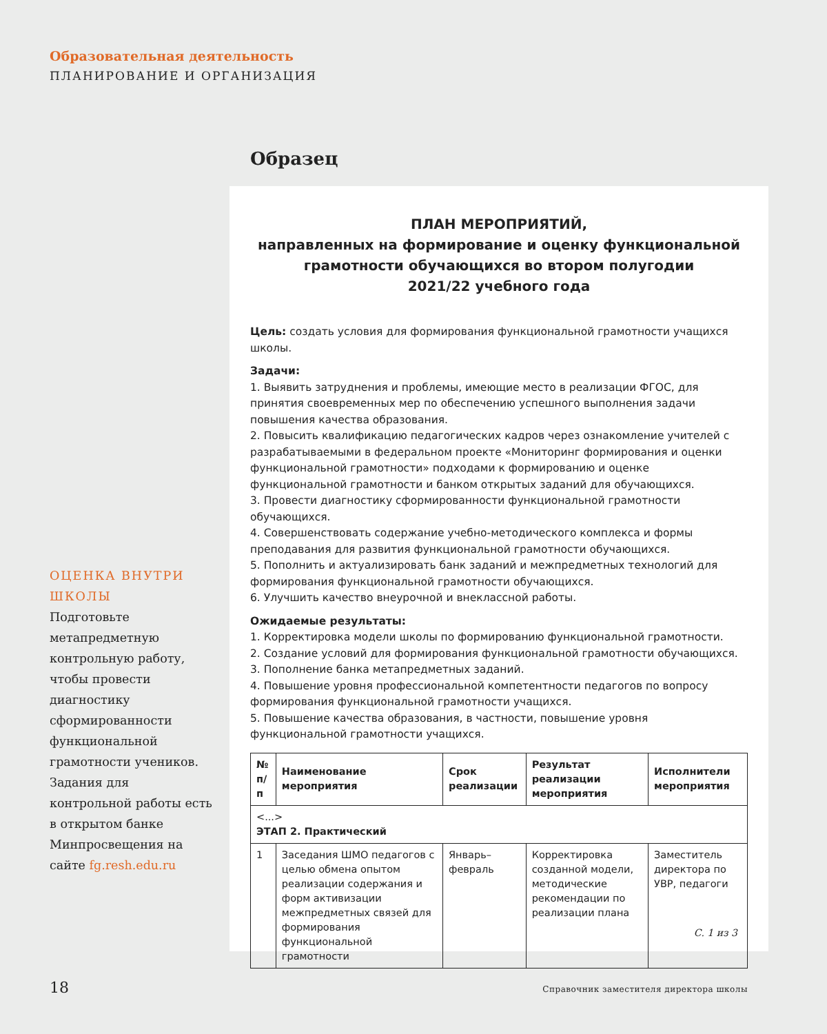Образовательная деятельность
ПЛАНИРОВАНИЕ И ОРГАНИЗАЦИЯ
Образец
ОЦЕНКА ВНУТРИ ШКОЛЫ
Подготовьте метапредметную контрольную работу, чтобы провести диагностику сформированности функциональной грамотности учеников. Задания для контрольной работы есть в открытом банке Минпросвещения на сайте fg.resh.edu.ru
ПЛАН МЕРОПРИЯТИЙ,
направленных на формирование и оценку функциональной грамотности обучающихся во втором полугодии
2021/22 учебного года
Цель: создать условия для формирования функциональной грамотности учащихся школы.
Задачи:
1. Выявить затруднения и проблемы, имеющие место в реализации ФГОС, для принятия своевременных мер по обеспечению успешного выполнения задачи повышения качества образования.
2. Повысить квалификацию педагогических кадров через ознакомление учителей с разрабатываемыми в федеральном проекте «Мониторинг формирования и оценки функциональной грамотности» подходами к формированию и оценке функциональной грамотности и банком открытых заданий для обучающихся.
3. Провести диагностику сформированности функциональной грамотности обучающихся.
4. Совершенствовать содержание учебно-методического комплекса и формы преподавания для развития функциональной грамотности обучающихся.
5. Пополнить и актуализировать банк заданий и межпредметных технологий для формирования функциональной грамотности обучающихся.
6. Улучшить качество внеурочной и внеклассной работы.
Ожидаемые результаты:
1. Корректировка модели школы по формированию функциональной грамотности.
2. Создание условий для формирования функциональной грамотности обучающихся.
3. Пополнение банка метапредметных заданий.
4. Повышение уровня профессиональной компетентности педагогов по вопросу формирования функциональной грамотности учащихся.
5. Повышение качества образования, в частности, повышение уровня функциональной грамотности учащихся.
| № п/п | Наименование мероприятия | Срок реализации | Результат реализации мероприятия | Исполнители мероприятия |
| --- | --- | --- | --- | --- |
| <...> ЭТАП 2. Практический | | | | |
| 1 | Заседания ШМО педагогов с целью обмена опытом реализации содержания и форм активизации межпредметных связей для формирования функциональной грамотности | Январь–февраль | Корректировка созданной модели, методические рекомендации по реализации плана | Заместитель директора по УВР, педагоги |
С. 1 из 3
18
Справочник заместителя директора школы